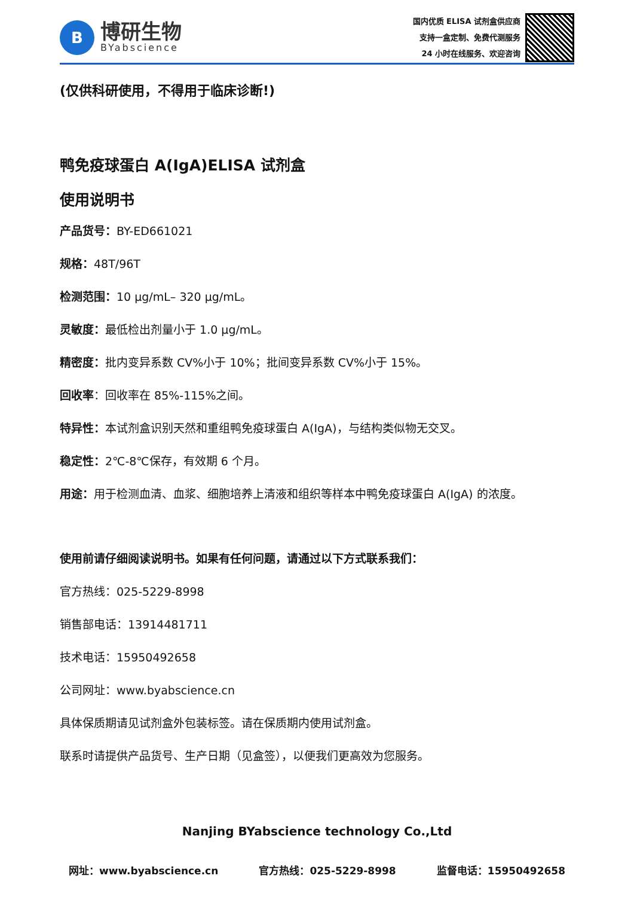B
博研生物
BYabscience
国内优质 ELISA 试剂盒供应商
支持一盒定制、免费代测服务
24 小时在线服务、欢迎咨询
(仅供科研使用，不得用于临床诊断!)
鸭免疫球蛋白 A(IgA)ELISA 试剂盒
使用说明书
产品货号：BY-ED661021
规格：48T/96T
检测范围：10 μg/mL– 320 μg/mL。
灵敏度：最低检出剂量小于 1.0 μg/mL。
精密度：批内变异系数 CV%小于 10%；批间变异系数 CV%小于 15%。
回收率：回收率在 85%-115%之间。
特异性：本试剂盒识别天然和重组鸭免疫球蛋白 A(IgA)，与结构类似物无交叉。
稳定性：2℃-8℃保存，有效期 6 个月。
用途：用于检测血清、血浆、细胞培养上清液和组织等样本中鸭免疫球蛋白 A(IgA) 的浓度。
使用前请仔细阅读说明书。如果有任何问题，请通过以下方式联系我们：
官方热线：025-5229-8998
销售部电话：13914481711
技术电话：15950492658
公司网址：www.byabscience.cn
具体保质期请见试剂盒外包装标签。请在保质期内使用试剂盒。
联系时请提供产品货号、生产日期（见盒签），以便我们更高效为您服务。
Nanjing BYabscience technology Co.,Ltd
网址：www.byabscience.cn 官方热线：025-5229-8998 监督电话：15950492658